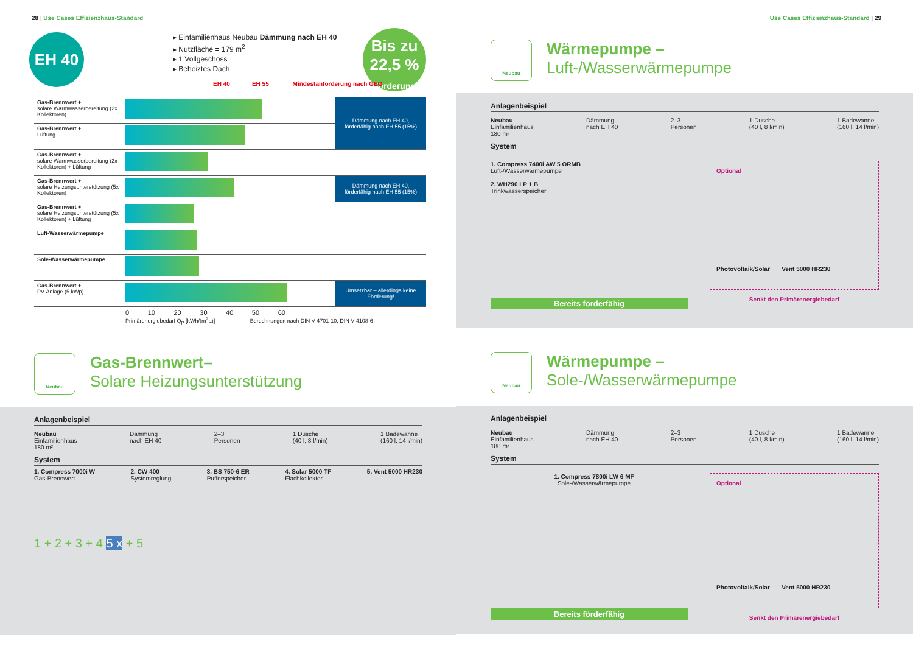28 | Use Cases Effizienzhaus-Standard
EH 40
▸ Einfamilienhaus Neubau Dämmung nach EH 40
▸ Nutzfläche = 179 m<sup>2</sup>
▸ 1 Vollgeschoss
▸ Beheiztes Dach
Bis zu
22,5 %
Förderung
EH 40 EH 55 Mindestanforderung nach GEG
| Gas-Brennwert + solare Warmwasserbereitung (2x Kollektoren) | | Dämmung nach EH 40, förderfähig nach EH 55 (15%) |
| Gas-Brennwert + Lüftung | | |
| Gas-Brennwert + solare Warmwasserbereitung (2x Kollektoren) + Lüftung | | |
| Gas-Brennwert + solare Heizungsunterstützung (5x Kollektoren) | | Dämmung nach EH 40, förderfähig nach EH 55 (15%) |
| Gas-Brennwert + solare Heizungsunterstützung (5x Kollektoren) + Lüftung | | |
| Luft-Wasserwärmepumpe | | |
| Sole-Wasserwärmepumpe | | |
| Gas-Brennwert + PV-Anlage (5 kWp) | | Umsetzbar – allerdings keine Förderung! |
| | 0 10 20 30 40 50 60 Primärenergiebedarf Q<sub>P</sub> [kWh/(m<sup>2</sup>a)] Berechnungen nach DIN V 4701-10, DIN V 4108-6 | |
Neubau Gas-Brennwert–
Solare Heizungsunterstützung
Anlagenbeispiel
Neubau
Einfamilienhaus
180 m² Dämmung
nach EH 40 2–3
Personen 1 Dusche
(40 l, 8 l/min) 1 Badewanne
(160 l, 14 l/min)
System
1. Compress 7000i W
Gas-Brennwert 2. CW 400
Systemreglung 3. BS 750-6 ER
Pufferspeicher 4. Solar 5000 TF
Flachkollektor 5. Vent 5000 HR230
1 + 2 + 3 + 4 5 x + 5
Use Cases Effizienzhaus-Standard | 29
Neubau Wärmepumpe –
Luft-/Wasserwärmepumpe
Anlagenbeispiel
Neubau
Einfamilienhaus
180 m² Dämmung
nach EH 40 2–3
Personen 1 Dusche
(40 l, 8 l/min) 1 Badewanne
(160 l, 14 l/min)
System
1. Compress 7400i AW 5 ORMB
Luft-/Wasserwärmepumpe
2. WH290 LP 1 B
Trinkwasserspeicher
Bereits förderfähig
Optional
Photovoltaik/Solar Vent 5000 HR230
Senkt den Primärenergiebedarf
Neubau Wärmepumpe –
Sole-/Wasserwärmepumpe
Anlagenbeispiel
Neubau
Einfamilienhaus
180 m² Dämmung
nach EH 40 2–3
Personen 1 Dusche
(40 l, 8 l/min) 1 Badewanne
(160 l, 14 l/min)
System
1. Compress 7800i LW 6 MF
Sole-/Wasserwärmepumpe
Bereits förderfähig
Optional
Photovoltaik/Solar Vent 5000 HR230
Senkt den Primärenergiebedarf